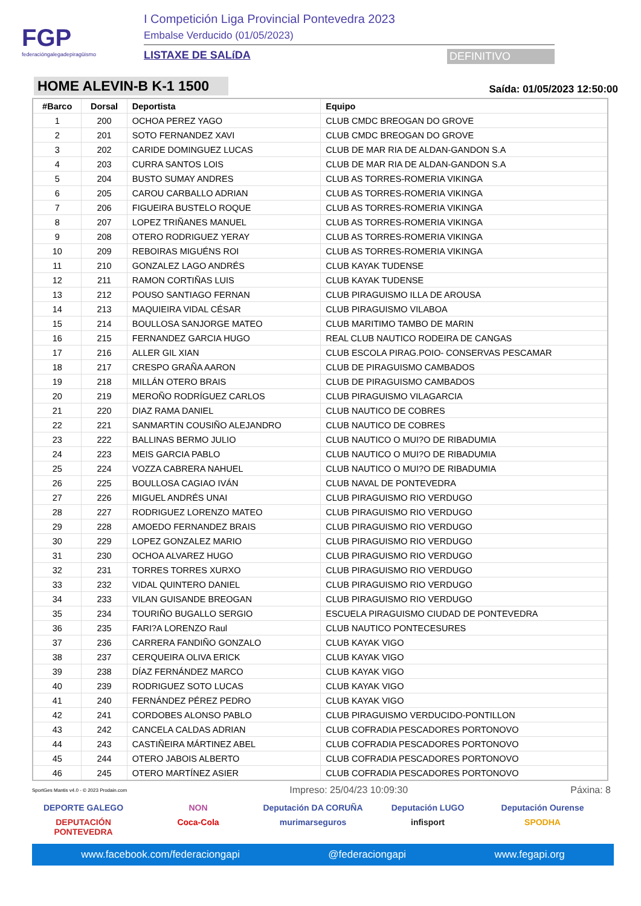FGP
federacióngalegadepiragüismo
I Competición Liga Provincial Pontevedra 2023
Embalse Verducido (01/05/2023)
LISTAXE DE SALíDA DEFINITIVO
HOME ALEVIN-B K-1 1500
Saída: 01/05/2023 12:50:00
| #Barco | Dorsal | Deportista | Equipo |
| --- | --- | --- | --- |
| 1 | 200 | OCHOA PEREZ YAGO | CLUB CMDC BREOGAN DO GROVE |
| 2 | 201 | SOTO FERNANDEZ XAVI | CLUB CMDC BREOGAN DO GROVE |
| 3 | 202 | CARIDE DOMINGUEZ LUCAS | CLUB DE MAR RIA DE ALDAN-GANDON S.A |
| 4 | 203 | CURRA SANTOS LOIS | CLUB DE MAR RIA DE ALDAN-GANDON S.A |
| 5 | 204 | BUSTO SUMAY ANDRES | CLUB AS TORRES-ROMERIA VIKINGA |
| 6 | 205 | CAROU CARBALLO ADRIAN | CLUB AS TORRES-ROMERIA VIKINGA |
| 7 | 206 | FIGUEIRA BUSTELO ROQUE | CLUB AS TORRES-ROMERIA VIKINGA |
| 8 | 207 | LOPEZ TRIÑANES MANUEL | CLUB AS TORRES-ROMERIA VIKINGA |
| 9 | 208 | OTERO RODRIGUEZ YERAY | CLUB AS TORRES-ROMERIA VIKINGA |
| 10 | 209 | REBOIRAS MIGUÉNS ROI | CLUB AS TORRES-ROMERIA VIKINGA |
| 11 | 210 | GONZALEZ LAGO ANDRÉS | CLUB KAYAK TUDENSE |
| 12 | 211 | RAMON CORTIÑAS LUIS | CLUB KAYAK TUDENSE |
| 13 | 212 | POUSO SANTIAGO FERNAN | CLUB PIRAGUISMO ILLA DE AROUSA |
| 14 | 213 | MAQUIEIRA VIDAL CÉSAR | CLUB PIRAGUISMO VILABOA |
| 15 | 214 | BOULLOSA SANJORGE MATEO | CLUB MARITIMO TAMBO DE MARIN |
| 16 | 215 | FERNANDEZ GARCIA HUGO | REAL CLUB NAUTICO RODEIRA DE CANGAS |
| 17 | 216 | ALLER GIL XIAN | CLUB ESCOLA PIRAG.POIO- CONSERVAS PESCAMAR |
| 18 | 217 | CRESPO GRAÑA AARON | CLUB DE PIRAGUISMO CAMBADOS |
| 19 | 218 | MILLÁN OTERO BRAIS | CLUB DE PIRAGUISMO CAMBADOS |
| 20 | 219 | MEROÑO RODRÍGUEZ CARLOS | CLUB PIRAGUISMO VILAGARCIA |
| 21 | 220 | DIAZ RAMA DANIEL | CLUB NAUTICO DE COBRES |
| 22 | 221 | SANMARTIN COUSIÑO ALEJANDRO | CLUB NAUTICO DE COBRES |
| 23 | 222 | BALLINAS BERMO JULIO | CLUB NAUTICO O MUI?O DE RIBADUMIA |
| 24 | 223 | MEIS GARCIA PABLO | CLUB NAUTICO O MUI?O DE RIBADUMIA |
| 25 | 224 | VOZZA CABRERA NAHUEL | CLUB NAUTICO O MUI?O DE RIBADUMIA |
| 26 | 225 | BOULLOSA CAGIAO IVÁN | CLUB NAVAL DE PONTEVEDRA |
| 27 | 226 | MIGUEL ANDRÉS UNAI | CLUB PIRAGUISMO RIO VERDUGO |
| 28 | 227 | RODRIGUEZ LORENZO MATEO | CLUB PIRAGUISMO RIO VERDUGO |
| 29 | 228 | AMOEDO FERNANDEZ BRAIS | CLUB PIRAGUISMO RIO VERDUGO |
| 30 | 229 | LOPEZ GONZALEZ MARIO | CLUB PIRAGUISMO RIO VERDUGO |
| 31 | 230 | OCHOA ALVAREZ HUGO | CLUB PIRAGUISMO RIO VERDUGO |
| 32 | 231 | TORRES TORRES XURXO | CLUB PIRAGUISMO RIO VERDUGO |
| 33 | 232 | VIDAL QUINTERO DANIEL | CLUB PIRAGUISMO RIO VERDUGO |
| 34 | 233 | VILAN GUISANDE BREOGAN | CLUB PIRAGUISMO RIO VERDUGO |
| 35 | 234 | TOURIÑO BUGALLO SERGIO | ESCUELA PIRAGUISMO CIUDAD DE PONTEVEDRA |
| 36 | 235 | FARI?A LORENZO Raul | CLUB NAUTICO PONTECESURES |
| 37 | 236 | CARRERA FANDIÑO GONZALO | CLUB KAYAK VIGO |
| 38 | 237 | CERQUEIRA OLIVA ERICK | CLUB KAYAK VIGO |
| 39 | 238 | DÍAZ FERNÁNDEZ MARCO | CLUB KAYAK VIGO |
| 40 | 239 | RODRIGUEZ SOTO LUCAS | CLUB KAYAK VIGO |
| 41 | 240 | FERNÁNDEZ PÉREZ PEDRO | CLUB KAYAK VIGO |
| 42 | 241 | CORDOBES ALONSO PABLO | CLUB PIRAGUISMO VERDUCIDO-PONTILLON |
| 43 | 242 | CANCELA CALDAS ADRIAN | CLUB COFRADIA PESCADORES PORTONOVO |
| 44 | 243 | CASTIÑEIRA MÁRTINEZ ABEL | CLUB COFRADIA PESCADORES PORTONOVO |
| 45 | 244 | OTERO JABOIS ALBERTO | CLUB COFRADIA PESCADORES PORTONOVO |
| 46 | 245 | OTERO MARTÍNEZ ASIER | CLUB COFRADIA PESCADORES PORTONOVO |
SportGes Mantis v4.0 - © 2023 Prodain.com Impreso: 25/04/23 10:09:30 Páxina: 8
DEPORTE GALEGO
NON
Deputación DA CORUÑA
Deputación LUGO
Deputación Ourense
DEPUTACIÓN PONTEVEDRA
Coca-Cola
murimarseguros
infisport
SPODHA
www.facebook.com/federaciongapi @federaciongapi www.fegapi.org